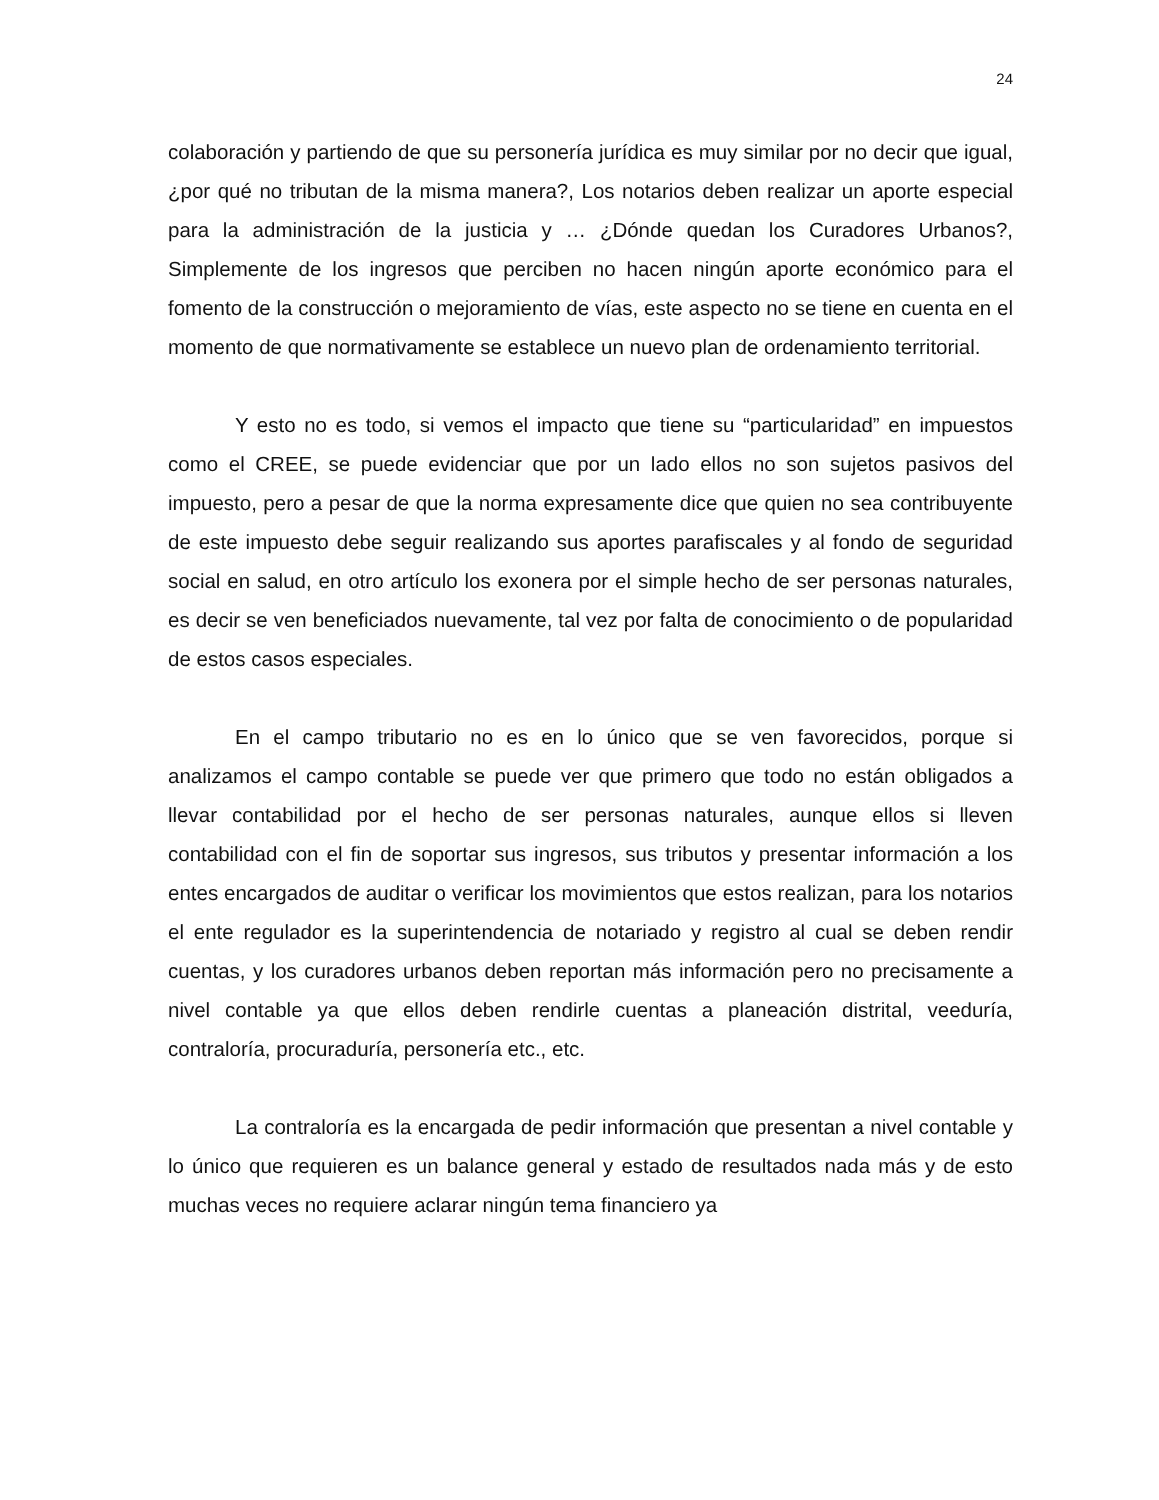24
colaboración y partiendo de que su personería jurídica es muy similar por no decir que igual, ¿por qué no tributan de la misma manera?, Los notarios deben realizar un aporte especial para la administración de la justicia y … ¿Dónde quedan los Curadores Urbanos?, Simplemente de los ingresos que perciben no hacen ningún aporte económico para el fomento de la construcción o mejoramiento de vías, este aspecto no se tiene en cuenta en el momento de que normativamente se establece un nuevo plan de ordenamiento territorial.
Y esto no es todo, si vemos el impacto que tiene su “particularidad” en impuestos como el CREE, se puede evidenciar que por un lado ellos no son sujetos pasivos del impuesto, pero a pesar de que la norma expresamente dice que quien no sea contribuyente de este impuesto debe seguir realizando sus aportes parafiscales y al fondo de seguridad social en salud, en otro artículo los exonera por el simple hecho de ser personas naturales, es decir se ven beneficiados nuevamente, tal vez por falta de conocimiento o de popularidad de estos casos especiales.
En el campo tributario no es en lo único que se ven favorecidos, porque si analizamos el campo contable se puede ver que primero que todo no están obligados a llevar contabilidad por el hecho de ser personas naturales, aunque ellos si lleven contabilidad con el fin de soportar sus ingresos, sus tributos y presentar información a los entes encargados de auditar o verificar los movimientos que estos realizan, para los notarios el ente regulador es la superintendencia de notariado y registro al cual se deben rendir cuentas, y los curadores urbanos deben reportan más información pero no precisamente a nivel contable ya que ellos deben rendirle cuentas a planeación distrital, veeduría, contraloría, procuraduría, personería etc., etc.
La contraloría es la encargada de pedir información que presentan a nivel contable y lo único que requieren es un balance general y estado de resultados nada más y de esto muchas veces no requiere aclarar ningún tema financiero ya